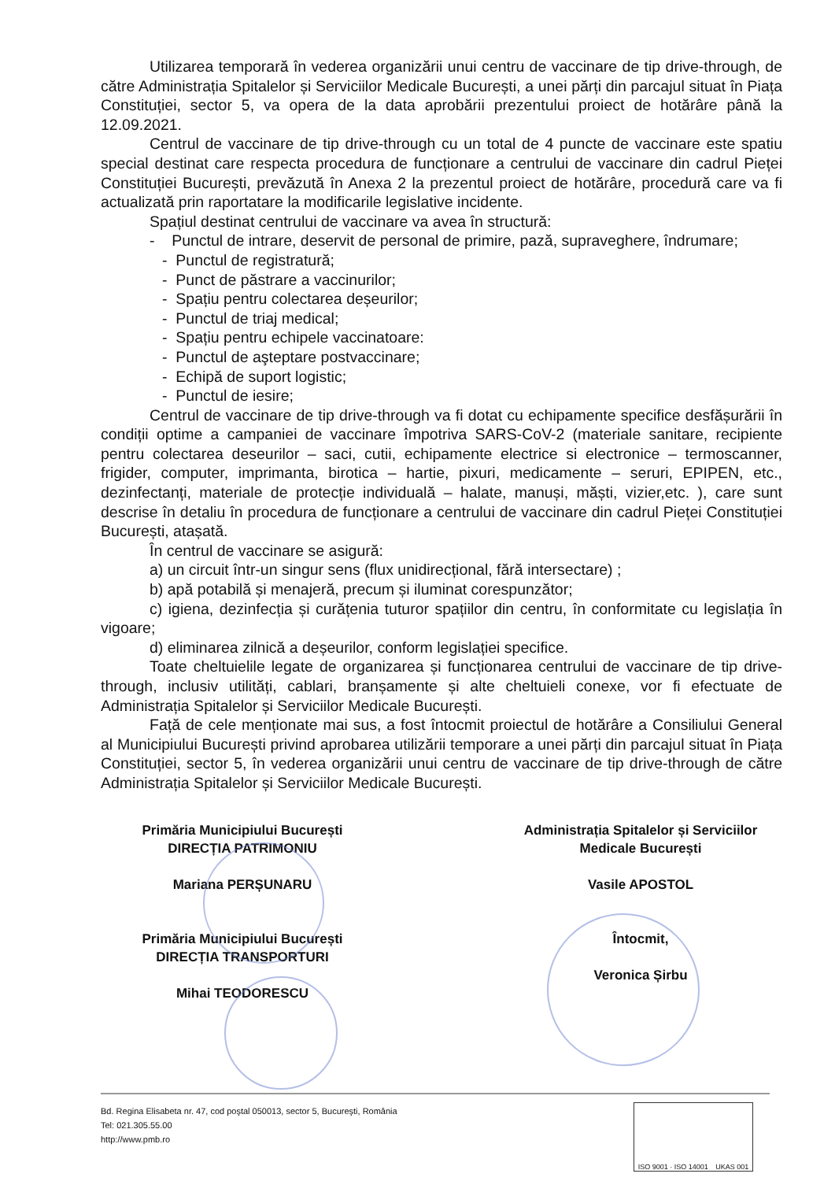Utilizarea temporară în vederea organizării unui centru de vaccinare de tip drive-through, de către Administrația Spitalelor și Serviciilor Medicale București, a unei părți din parcajul situat în Piața Constituției, sector 5, va opera de la data aprobării prezentului proiect de hotărâre până la 12.09.2021.
Centrul de vaccinare de tip drive-through cu un total de 4 puncte de vaccinare este spatiu special destinat care respecta procedura de funcționare a centrului de vaccinare din cadrul Pieței Constituției București, prevăzută în Anexa 2 la prezentul proiect de hotărâre, procedură care va fi actualizată prin raportatare la modificarile legislative incidente.
Spațiul destinat centrului de vaccinare va avea în structură:
- Punctul de intrare, deservit de personal de primire, pază, supraveghere, îndrumare;
- Punctul de registratură;
- Punct de păstrare a vaccinurilor;
- Spațiu pentru colectarea deșeurilor;
- Punctul de triaj medical;
- Spațiu pentru echipele vaccinatoare:
- Punctul de aşteptare postvaccinare;
- Echipă de suport logistic;
- Punctul de iesire;
Centrul de vaccinare de tip drive-through va fi dotat cu echipamente specifice desfășurării în condiții optime a campaniei de vaccinare împotriva SARS-CoV-2 (materiale sanitare, recipiente pentru colectarea deseurilor – saci, cutii, echipamente electrice si electronice – termoscanner, frigider, computer, imprimanta, birotica – hartie, pixuri, medicamente – seruri, EPIPEN, etc., dezinfectanți, materiale de protecție individuală – halate, manuși, măști, vizier,etc. ), care sunt descrise în detaliu în procedura de funcționare a centrului de vaccinare din cadrul Pieței Constituției București, atașată.
În centrul de vaccinare se asigură:
a) un circuit într-un singur sens (flux unidirecțional, fără intersectare) ;
b) apă potabilă și menajeră, precum și iluminat corespunzător;
c) igiena, dezinfecția și curățenia tuturor spațiilor din centru, în conformitate cu legislația în vigoare;
d) eliminarea zilnică a deșeurilor, conform legislației specifice.
Toate cheltuielile legate de organizarea și funcționarea centrului de vaccinare de tip drive-through, inclusiv utilități, cablari, branșamente și alte cheltuieli conexe, vor fi efectuate de Administrația Spitalelor și Serviciilor Medicale București.
Față de cele menționate mai sus, a fost întocmit proiectul de hotărâre a Consiliului General al Municipiului București privind aprobarea utilizării temporare a unei părți din parcajul situat în Piața Constituției, sector 5, în vederea organizării unui centru de vaccinare de tip drive-through de către Administrația Spitalelor și Serviciilor Medicale București.
Primăria Municipiului București
DIRECȚIA PATRIMONIU
Mariana PERȘUNARU
Primăria Municipiului București
DIRECȚIA TRANSPORTURI
Mihai TEODORESCU
Administrația Spitalelor și Serviciilor
Medicale București
Vasile APOSTOL
Întocmit,
Veronica Șirbu
Bd. Regina Elisabeta nr. 47, cod poştal 050013, sector 5, Bucureşti, România
Tel: 021.305.55.00
http://www.pmb.ro
ISO 9001 · ISO 14001 UKAS 001